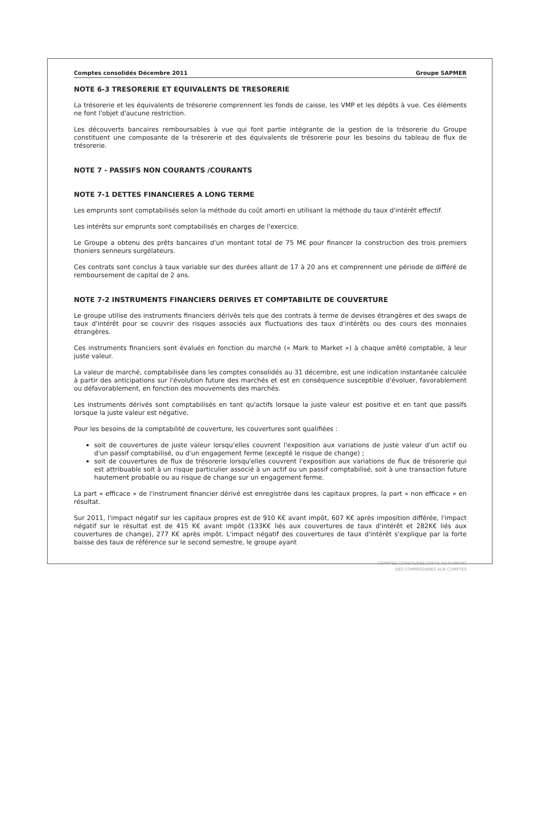Comptes consolidés Décembre 2011 Groupe SAPMER
NOTE 6-3 TRESORERIE ET EQUIVALENTS DE TRESORERIE
La trésorerie et les équivalents de trésorerie comprennent les fonds de caisse, les VMP et les dépôts à vue. Ces éléments ne font l'objet d'aucune restriction.
Les découverts bancaires remboursables à vue qui font partie intégrante de la gestion de la trésorerie du Groupe constituent une composante de la trésorerie et des équivalents de trésorerie pour les besoins du tableau de flux de trésorerie.
NOTE 7 - PASSIFS NON COURANTS /COURANTS
NOTE 7-1 DETTES FINANCIERES A LONG TERME
Les emprunts sont comptabilisés selon la méthode du coût amorti en utilisant la méthode du taux d'intérêt effectif.
Les intérêts sur emprunts sont comptabilisés en charges de l'exercice.
Le Groupe a obtenu des prêts bancaires d'un montant total de 75 M€ pour financer la construction des trois premiers thoniers senneurs surgélateurs.
Ces contrats sont conclus à taux variable sur des durées allant de 17 à 20 ans et comprennent une période de différé de remboursement de capital de 2 ans.
NOTE 7-2 INSTRUMENTS FINANCIERS DERIVES ET COMPTABILITE DE COUVERTURE
Le groupe utilise des instruments financiers dérivés tels que des contrats à terme de devises étrangères et des swaps de taux d'intérêt pour se couvrir des risques associés aux fluctuations des taux d'intérêts ou des cours des monnaies étrangères.
Ces instruments financiers sont évalués en fonction du marché (« Mark to Market ») à chaque arrêté comptable, à leur juste valeur.
La valeur de marché, comptabilisée dans les comptes consolidés au 31 décembre, est une indication instantanée calculée à partir des anticipations sur l'évolution future des marchés et est en conséquence susceptible d'évoluer, favorablement ou défavorablement, en fonction des mouvements des marchés.
Les instruments dérivés sont comptabilisés en tant qu'actifs lorsque la juste valeur est positive et en tant que passifs lorsque la juste valeur est négative.
Pour les besoins de la comptabilité de couverture, les couvertures sont qualifiées :
soit de couvertures de juste valeur lorsqu'elles couvrent l'exposition aux variations de juste valeur d'un actif ou d'un passif comptabilisé, ou d'un engagement ferme (excepté le risque de change) ;
soit de couvertures de flux de trésorerie lorsqu'elles couvrent l'exposition aux variations de flux de trésorerie qui est attribuable soit à un risque particulier associé à un actif ou un passif comptabilisé, soit à une transaction future hautement probable ou au risque de change sur un engagement ferme.
La part « efficace » de l'instrument financier dérivé est enregistrée dans les capitaux propres, la part « non efficace » en résultat.
Sur 2011, l'impact négatif sur les capitaux propres est de 910 K€ avant impôt, 607 K€ après imposition différée, l'impact négatif sur le résultat est de 415 K€ avant impôt (133K€ liés aux couvertures de taux d'intérêt et 282K€ liés aux couvertures de change), 277 K€ après impôt. L'impact négatif des couvertures de taux d'intérêt s'explique par la forte baisse des taux de référence sur le second semestre, le groupe ayant
COMPTES CONSOLIDES JOINTS AU RAPPORT
DES COMMISSAIRES AUX COMPTES